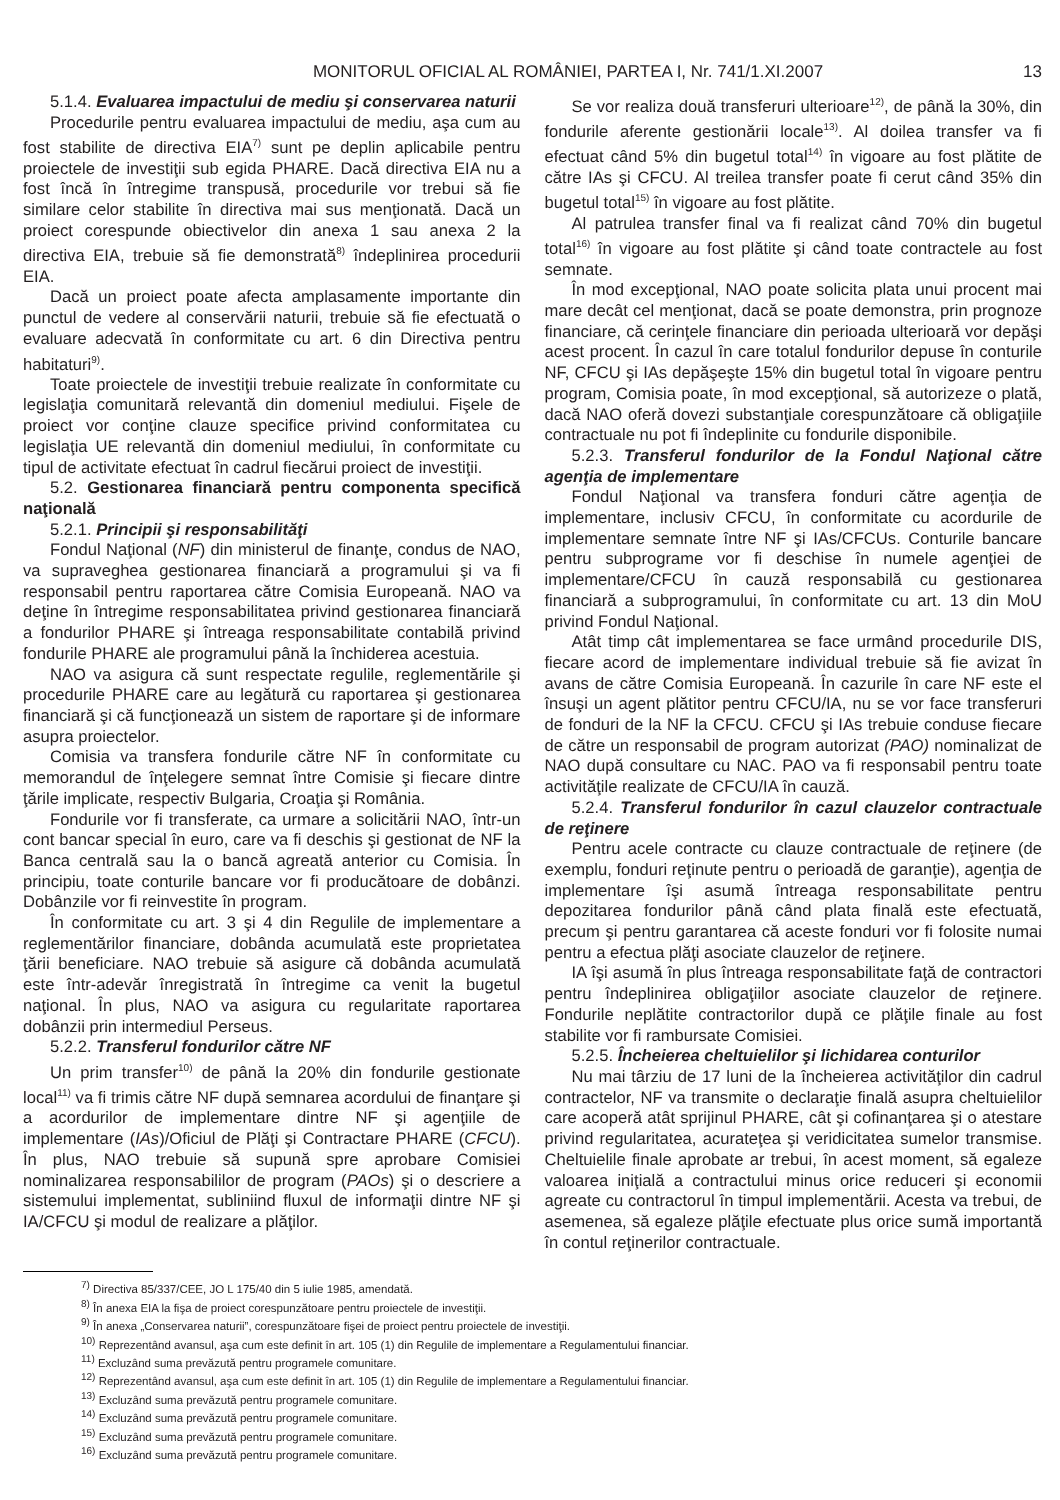MONITORUL OFICIAL AL ROMÂNIEI, PARTEA I, Nr. 741/1.XI.2007 13
5.1.4. Evaluarea impactului de mediu şi conservarea naturii
Procedurile pentru evaluarea impactului de mediu, aşa cum au fost stabilite de directiva EIA<sup>7)</sup> sunt pe deplin aplicabile pentru proiectele de investiţii sub egida PHARE. Dacă directiva EIA nu a fost încă în întregime transpusă, procedurile vor trebui să fie similare celor stabilite în directiva mai sus menţionată. Dacă un proiect corespunde obiectivelor din anexa 1 sau anexa 2 la directiva EIA, trebuie să fie demonstrată<sup>8)</sup> îndeplinirea procedurii EIA.
Dacă un proiect poate afecta amplasamente importante din punctul de vedere al conservării naturii, trebuie să fie efectuată o evaluare adecvată în conformitate cu art. 6 din Directiva pentru habitaturi<sup>9)</sup>.
Toate proiectele de investiţii trebuie realizate în conformitate cu legislaţia comunitară relevantă din domeniul mediului. Fişele de proiect vor conţine clauze specifice privind conformitatea cu legislaţia UE relevantă din domeniul mediului, în conformitate cu tipul de activitate efectuat în cadrul fiecărui proiect de investiţii.
5.2. Gestionarea financiară pentru componenta specifică naţională
5.2.1. Principii şi responsabilităţi
Fondul Naţional (NF) din ministerul de finanţe, condus de NAO, va supraveghea gestionarea financiară a programului şi va fi responsabil pentru raportarea către Comisia Europeană. NAO va deţine în întregime responsabilitatea privind gestionarea financiară a fondurilor PHARE şi întreaga responsabilitate contabilă privind fondurile PHARE ale programului până la închiderea acestuia.
NAO va asigura că sunt respectate regulile, reglementările şi procedurile PHARE care au legătură cu raportarea şi gestionarea financiară şi că funcţionează un sistem de raportare şi de informare asupra proiectelor.
Comisia va transfera fondurile către NF în conformitate cu memorandul de înţelegere semnat între Comisie şi fiecare dintre ţările implicate, respectiv Bulgaria, Croaţia şi România.
Fondurile vor fi transferate, ca urmare a solicitării NAO, într-un cont bancar special în euro, care va fi deschis şi gestionat de NF la Banca centrală sau la o bancă agreată anterior cu Comisia. În principiu, toate conturile bancare vor fi producătoare de dobânzi. Dobânzile vor fi reinvestite în program.
În conformitate cu art. 3 şi 4 din Regulile de implementare a reglementărilor financiare, dobânda acumulată este proprietatea ţării beneficiare. NAO trebuie să asigure că dobânda acumulată este într-adevăr înregistrată în întregime ca venit la bugetul naţional. În plus, NAO va asigura cu regularitate raportarea dobânzii prin intermediul Perseus.
5.2.2. Transferul fondurilor către NF
Un prim transfer<sup>10)</sup> de până la 20% din fondurile gestionate local<sup>11)</sup> va fi trimis către NF după semnarea acordului de finanţare şi a acordurilor de implementare dintre NF şi agenţiile de implementare (IAs)/Oficiul de Plăţi şi Contractare PHARE (CFCU). În plus, NAO trebuie să supună spre aprobare Comisiei nominalizarea responsabililor de program (PAOs) şi o descriere a sistemului implementat, subliniind fluxul de informaţii dintre NF şi IA/CFCU şi modul de realizare a plăţilor.
Se vor realiza două transferuri ulterioare<sup>12)</sup>, de până la 30%, din fondurile aferente gestionării locale<sup>13)</sup>. Al doilea transfer va fi efectuat când 5% din bugetul total<sup>14)</sup> în vigoare au fost plătite de către IAs şi CFCU. Al treilea transfer poate fi cerut când 35% din bugetul total<sup>15)</sup> în vigoare au fost plătite.
Al patrulea transfer final va fi realizat când 70% din bugetul total<sup>16)</sup> în vigoare au fost plătite şi când toate contractele au fost semnate.
În mod excepţional, NAO poate solicita plata unui procent mai mare decât cel menţionat, dacă se poate demonstra, prin prognoze financiare, că cerinţele financiare din perioada ulterioară vor depăşi acest procent. În cazul în care totalul fondurilor depuse în conturile NF, CFCU şi IAs depăşeşte 15% din bugetul total în vigoare pentru program, Comisia poate, în mod excepţional, să autorizeze o plată, dacă NAO oferă dovezi substanţiale corespunzătoare că obligaţiile contractuale nu pot fi îndeplinite cu fondurile disponibile.
5.2.3. Transferul fondurilor de la Fondul Naţional către agenţia de implementare
Fondul Naţional va transfera fonduri către agenţia de implementare, inclusiv CFCU, în conformitate cu acordurile de implementare semnate între NF şi IAs/CFCUs. Conturile bancare pentru subprograme vor fi deschise în numele agenţiei de implementare/CFCU în cauză responsabilă cu gestionarea financiară a subprogramului, în conformitate cu art. 13 din MoU privind Fondul Naţional.
Atât timp cât implementarea se face urmând procedurile DIS, fiecare acord de implementare individual trebuie să fie avizat în avans de către Comisia Europeană. În cazurile în care NF este el însuşi un agent plătitor pentru CFCU/IA, nu se vor face transferuri de fonduri de la NF la CFCU. CFCU şi IAs trebuie conduse fiecare de către un responsabil de program autorizat (PAO) nominalizat de NAO după consultare cu NAC. PAO va fi responsabil pentru toate activităţile realizate de CFCU/IA în cauză.
5.2.4. Transferul fondurilor în cazul clauzelor contractuale de reţinere
Pentru acele contracte cu clauze contractuale de reţinere (de exemplu, fonduri reţinute pentru o perioadă de garanţie), agenţia de implementare îşi asumă întreaga responsabilitate pentru depozitarea fondurilor până când plata finală este efectuată, precum şi pentru garantarea că aceste fonduri vor fi folosite numai pentru a efectua plăţi asociate clauzelor de reţinere.
IA îşi asumă în plus întreaga responsabilitate faţă de contractori pentru îndeplinirea obligaţiilor asociate clauzelor de reţinere. Fondurile neplătite contractorilor după ce plăţile finale au fost stabilite vor fi rambursate Comisiei.
5.2.5. Încheierea cheltuielilor şi lichidarea conturilor
Nu mai târziu de 17 luni de la încheierea activităţilor din cadrul contractelor, NF va transmite o declaraţie finală asupra cheltuielilor care acoperă atât sprijinul PHARE, cât şi cofinanţarea şi o atestare privind regularitatea, acurateţea şi veridicitatea sumelor transmise. Cheltuielile finale aprobate ar trebui, în acest moment, să egaleze valoarea iniţială a contractului minus orice reduceri şi economii agreate cu contractorul în timpul implementării. Acesta va trebui, de asemenea, să egaleze plăţile efectuate plus orice sumă importantă în contul reţinerilor contractuale.
<sup>7)</sup> Directiva 85/337/CEE, JO L 175/40 din 5 iulie 1985, amendată.
<sup>8)</sup> În anexa EIA la fişa de proiect corespunzătoare pentru proiectele de investiţii.
<sup>9)</sup> În anexa „Conservarea naturii”, corespunzătoare fişei de proiect pentru proiectele de investiţii.
<sup>10)</sup> Reprezentând avansul, aşa cum este definit în art. 105 (1) din Regulile de implementare a Regulamentului financiar.
<sup>11)</sup> Excluzând suma prevăzută pentru programele comunitare.
<sup>12)</sup> Reprezentând avansul, aşa cum este definit în art. 105 (1) din Regulile de implementare a Regulamentului financiar.
<sup>13)</sup> Excluzând suma prevăzută pentru programele comunitare.
<sup>14)</sup> Excluzând suma prevăzută pentru programele comunitare.
<sup>15)</sup> Excluzând suma prevăzută pentru programele comunitare.
<sup>16)</sup> Excluzând suma prevăzută pentru programele comunitare.